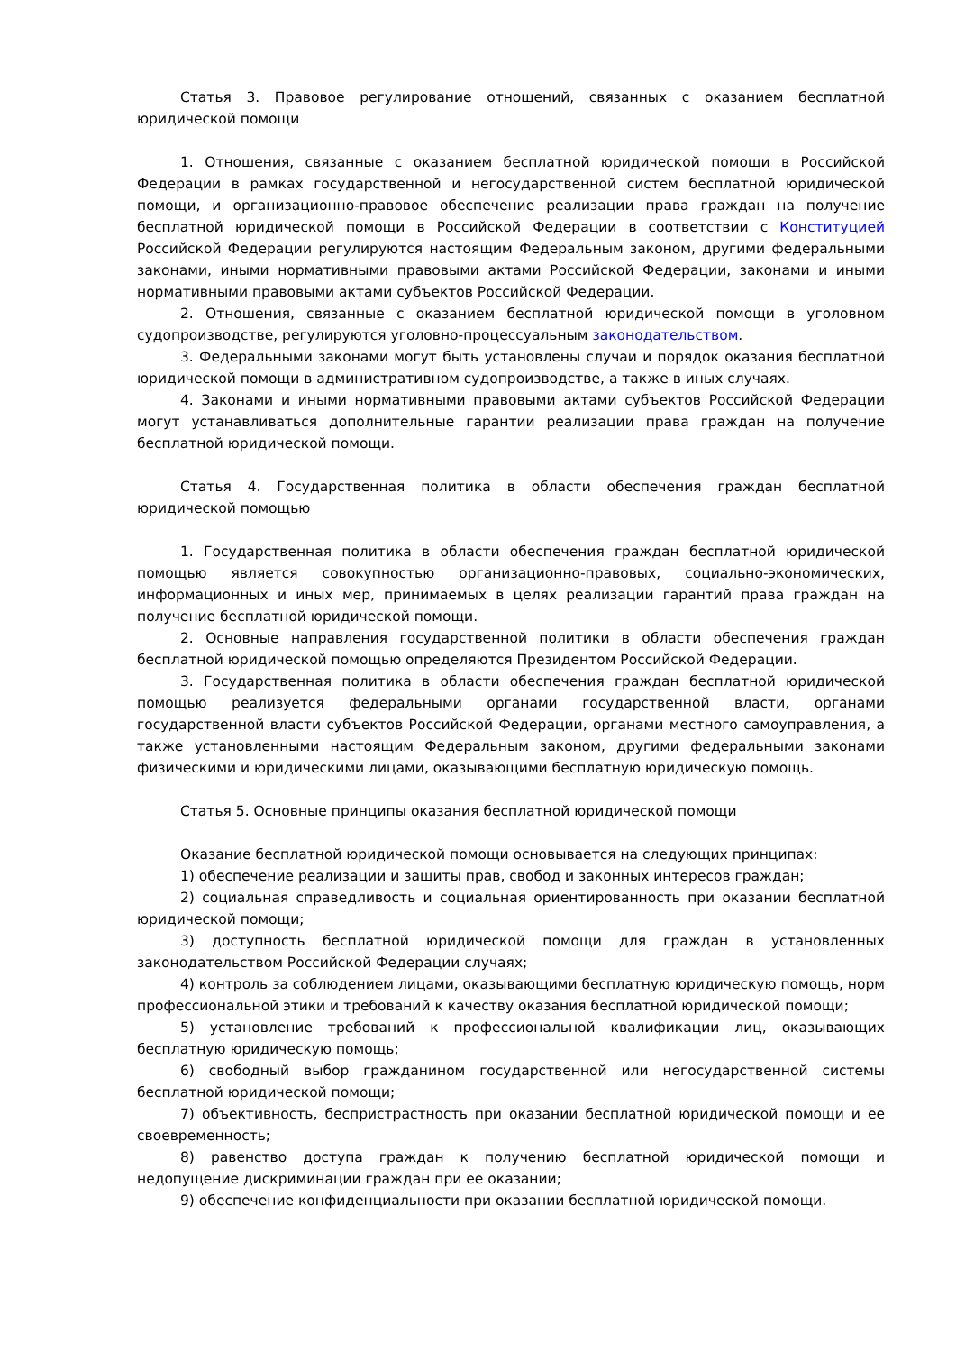Статья 3. Правовое регулирование отношений, связанных с оказанием бесплатной юридической помощи
1. Отношения, связанные с оказанием бесплатной юридической помощи в Российской Федерации в рамках государственной и негосударственной систем бесплатной юридической помощи, и организационно-правовое обеспечение реализации права граждан на получение бесплатной юридической помощи в Российской Федерации в соответствии с Конституцией Российской Федерации регулируются настоящим Федеральным законом, другими федеральными законами, иными нормативными правовыми актами Российской Федерации, законами и иными нормативными правовыми актами субъектов Российской Федерации.
2. Отношения, связанные с оказанием бесплатной юридической помощи в уголовном судопроизводстве, регулируются уголовно-процессуальным законодательством.
3. Федеральными законами могут быть установлены случаи и порядок оказания бесплатной юридической помощи в административном судопроизводстве, а также в иных случаях.
4. Законами и иными нормативными правовыми актами субъектов Российской Федерации могут устанавливаться дополнительные гарантии реализации права граждан на получение бесплатной юридической помощи.
Статья 4. Государственная политика в области обеспечения граждан бесплатной юридической помощью
1. Государственная политика в области обеспечения граждан бесплатной юридической помощью является совокупностью организационно-правовых, социально-экономических, информационных и иных мер, принимаемых в целях реализации гарантий права граждан на получение бесплатной юридической помощи.
2. Основные направления государственной политики в области обеспечения граждан бесплатной юридической помощью определяются Президентом Российской Федерации.
3. Государственная политика в области обеспечения граждан бесплатной юридической помощью реализуется федеральными органами государственной власти, органами государственной власти субъектов Российской Федерации, органами местного самоуправления, а также установленными настоящим Федеральным законом, другими федеральными законами физическими и юридическими лицами, оказывающими бесплатную юридическую помощь.
Статья 5. Основные принципы оказания бесплатной юридической помощи
Оказание бесплатной юридической помощи основывается на следующих принципах:
1) обеспечение реализации и защиты прав, свобод и законных интересов граждан;
2) социальная справедливость и социальная ориентированность при оказании бесплатной юридической помощи;
3) доступность бесплатной юридической помощи для граждан в установленных законодательством Российской Федерации случаях;
4) контроль за соблюдением лицами, оказывающими бесплатную юридическую помощь, норм профессиональной этики и требований к качеству оказания бесплатной юридической помощи;
5) установление требований к профессиональной квалификации лиц, оказывающих бесплатную юридическую помощь;
6) свободный выбор гражданином государственной или негосударственной системы бесплатной юридической помощи;
7) объективность, беспристрастность при оказании бесплатной юридической помощи и ее своевременность;
8) равенство доступа граждан к получению бесплатной юридической помощи и недопущение дискриминации граждан при ее оказании;
9) обеспечение конфиденциальности при оказании бесплатной юридической помощи.